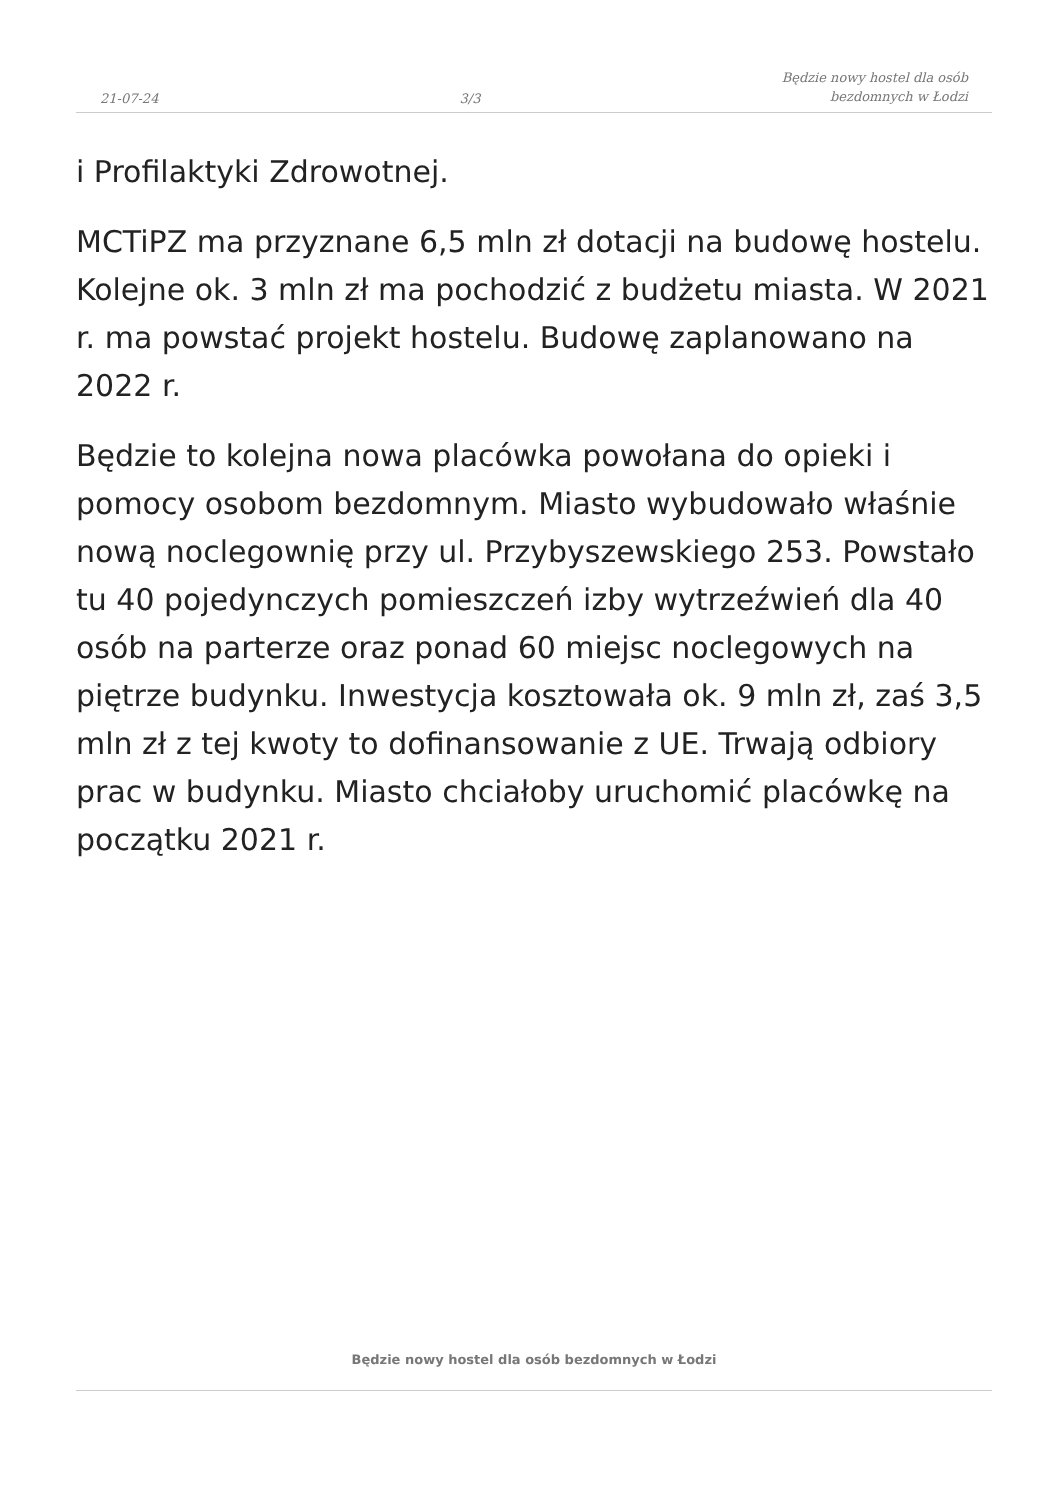21-07-24
3/3
Będzie nowy hostel dla osób
bezdomnych w Łodzi
i Profilaktyki Zdrowotnej.
MCTiPZ ma przyznane 6,5 mln zł dotacji na budowę hostelu. Kolejne ok. 3 mln zł ma pochodzić z budżetu miasta. W 2021 r. ma powstać projekt hostelu. Budowę zaplanowano na 2022 r.
Będzie to kolejna nowa placówka powołana do opieki i pomocy osobom bezdomnym. Miasto wybudowało właśnie nową noclegownię przy ul. Przybyszewskiego 253. Powstało tu 40 pojedynczych pomieszczeń izby wytrzeźwień dla 40 osób na parterze oraz ponad 60 miejsc noclegowych na piętrze budynku. Inwestycja kosztowała ok. 9 mln zł, zaś 3,5 mln zł z tej kwoty to dofinansowanie z UE. Trwają odbiory prac w budynku. Miasto chciałoby uruchomić placówkę na początku 2021 r.
Będzie nowy hostel dla osób bezdomnych w Łodzi